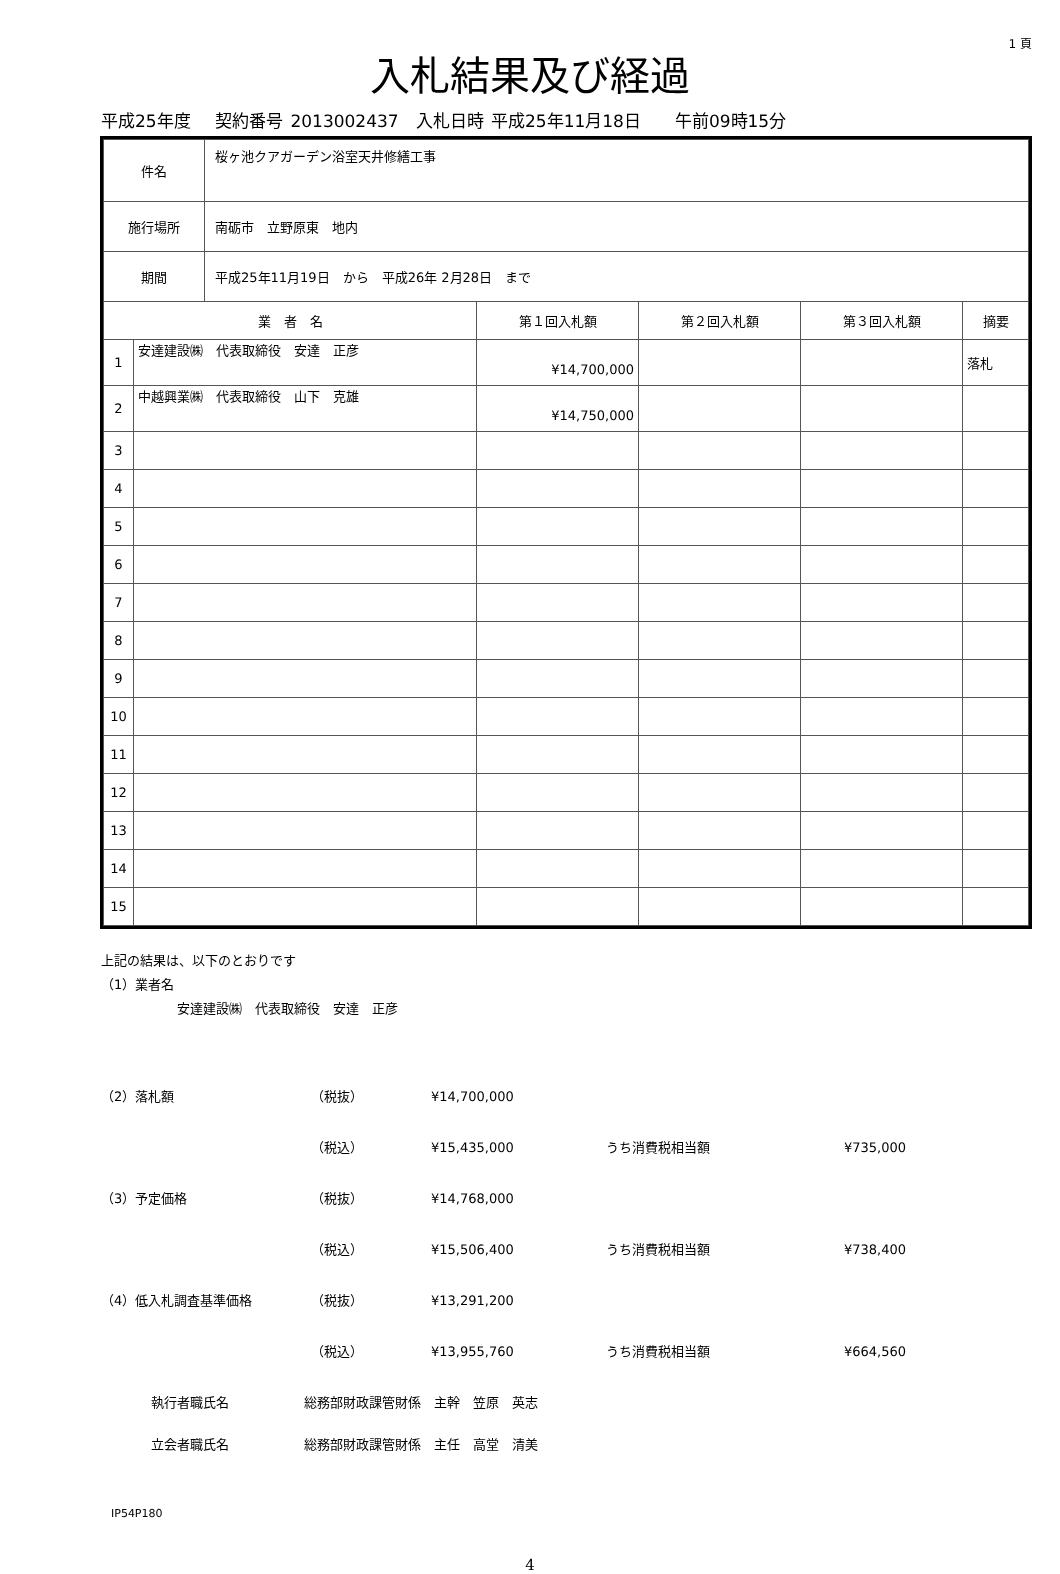1 頁
入札結果及び経過
平成25年度　 契約番号 2013002437　入札日時 平成25年11月18日　　午前09時15分
| 件名 | 桜ヶ池クアガーデン浴室天井修繕工事 |
| 施行場所 | 南砺市 立野原東 地内 |
| 期間 | 平成25年11月19日 から 平成26年 2月28日 まで |
| 業 者 名 | | 第１回入札額 | 第２回入札額 | 第３回入札額 | 摘要 |
| --- | --- | --- | --- | --- | --- |
| 1 | 安達建設㈱ 代表取締役 安達 正彦 | ¥14,700,000 | | | 落札 |
| 2 | 中越興業㈱ 代表取締役 山下 克雄 | ¥14,750,000 | | | |
| 3 | | | | | |
| 4 | | | | | |
| 5 | | | | | |
| 6 | | | | | |
| 7 | | | | | |
| 8 | | | | | |
| 9 | | | | | |
| 10 | | | | | |
| 11 | | | | | |
| 12 | | | | | |
| 13 | | | | | |
| 14 | | | | | |
| 15 | | | | | |
上記の結果は、以下のとおりです
（1）業者名
安達建設㈱　代表取締役　安達　正彦
（2）落札額 （税抜） ¥14,700,000
（税込） ¥15,435,000 うち消費税相当額 ¥735,000
（3）予定価格 （税抜） ¥14,768,000
（税込） ¥15,506,400 うち消費税相当額 ¥738,400
（4）低入札調査基準価格 （税抜） ¥13,291,200
（税込） ¥13,955,760 うち消費税相当額 ¥664,560
執行者職氏名 総務部財政課管財係　主幹　笠原　英志
立会者職氏名 総務部財政課管財係　主任　高堂　清美
IP54P180
4